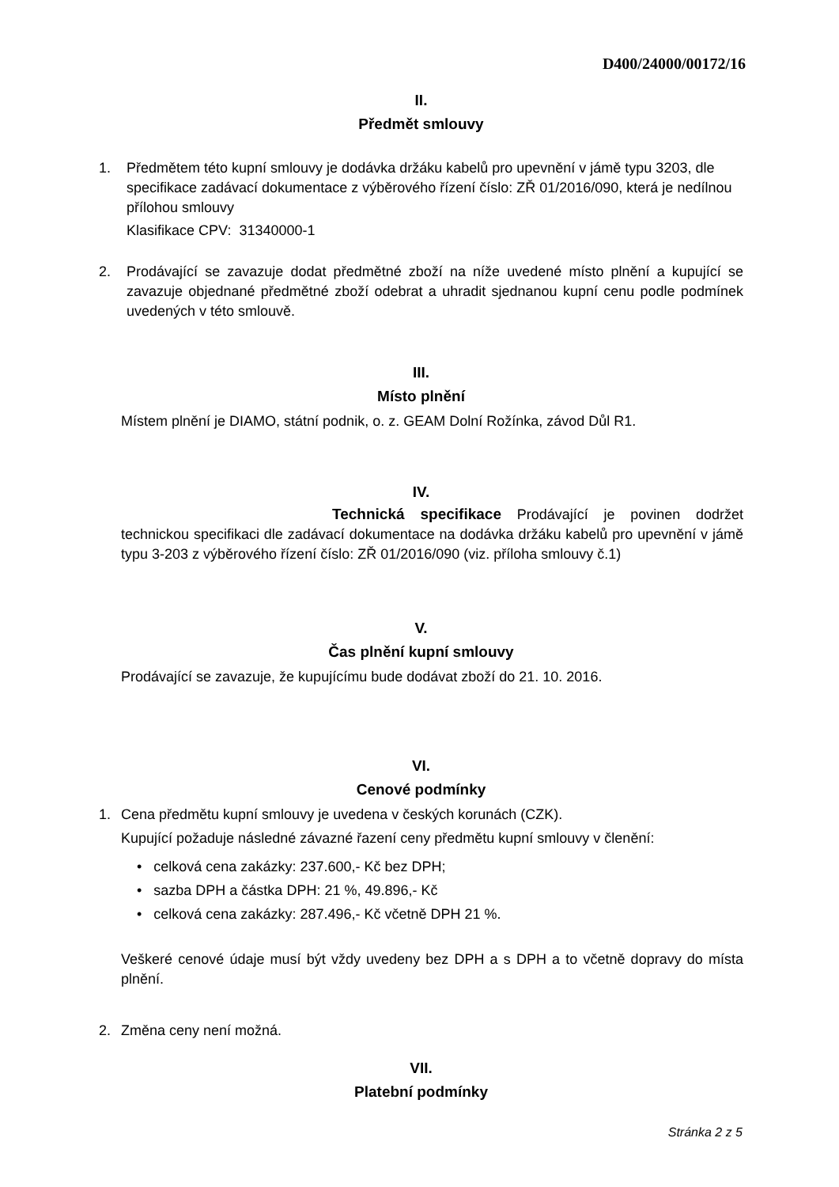D400/24000/00172/16
II.
Předmět smlouvy
1. Předmětem této kupní smlouvy je dodávka držáku kabelů pro upevnění v jámě typu 3203, dle specifikace zadávací dokumentace z výběrového řízení číslo: ZŘ 01/2016/090, která je nedílnou přílohou smlouvy
Klasifikace CPV: 31340000-1
2. Prodávající se zavazuje dodat předmětné zboží na níže uvedené místo plnění a kupující se zavazuje objednané předmětné zboží odebrat a uhradit sjednanou kupní cenu podle podmínek uvedených v této smlouvě.
III.
Místo plnění
Místem plnění je DIAMO, státní podnik, o. z. GEAM Dolní Rožínka, závod Důl R1.
IV.
Technická specifikace Prodávající je povinen dodržet technickou specifikaci dle zadávací dokumentace na dodávka držáku kabelů pro upevnění v jámě typu 3-203 z výběrového řízení číslo: ZŘ 01/2016/090 (viz. příloha smlouvy č.1)
V.
Čas plnění kupní smlouvy
Prodávající se zavazuje, že kupujícímu bude dodávat zboží do 21. 10. 2016.
VI.
Cenové podmínky
1. Cena předmětu kupní smlouvy je uvedena v českých korunách (CZK).
Kupující požaduje následné závazné řazení ceny předmětu kupní smlouvy v členění:
• celková cena zakázky: 237.600,- Kč bez DPH;
• sazba DPH a částka DPH: 21 %, 49.896,- Kč
• celková cena zakázky: 287.496,- Kč včetně DPH 21 %.
Veškeré cenové údaje musí být vždy uvedeny bez DPH a s DPH a to včetně dopravy do místa plnění.
2. Změna ceny není možná.
VII.
Platební podmínky
Stránka 2 z 5